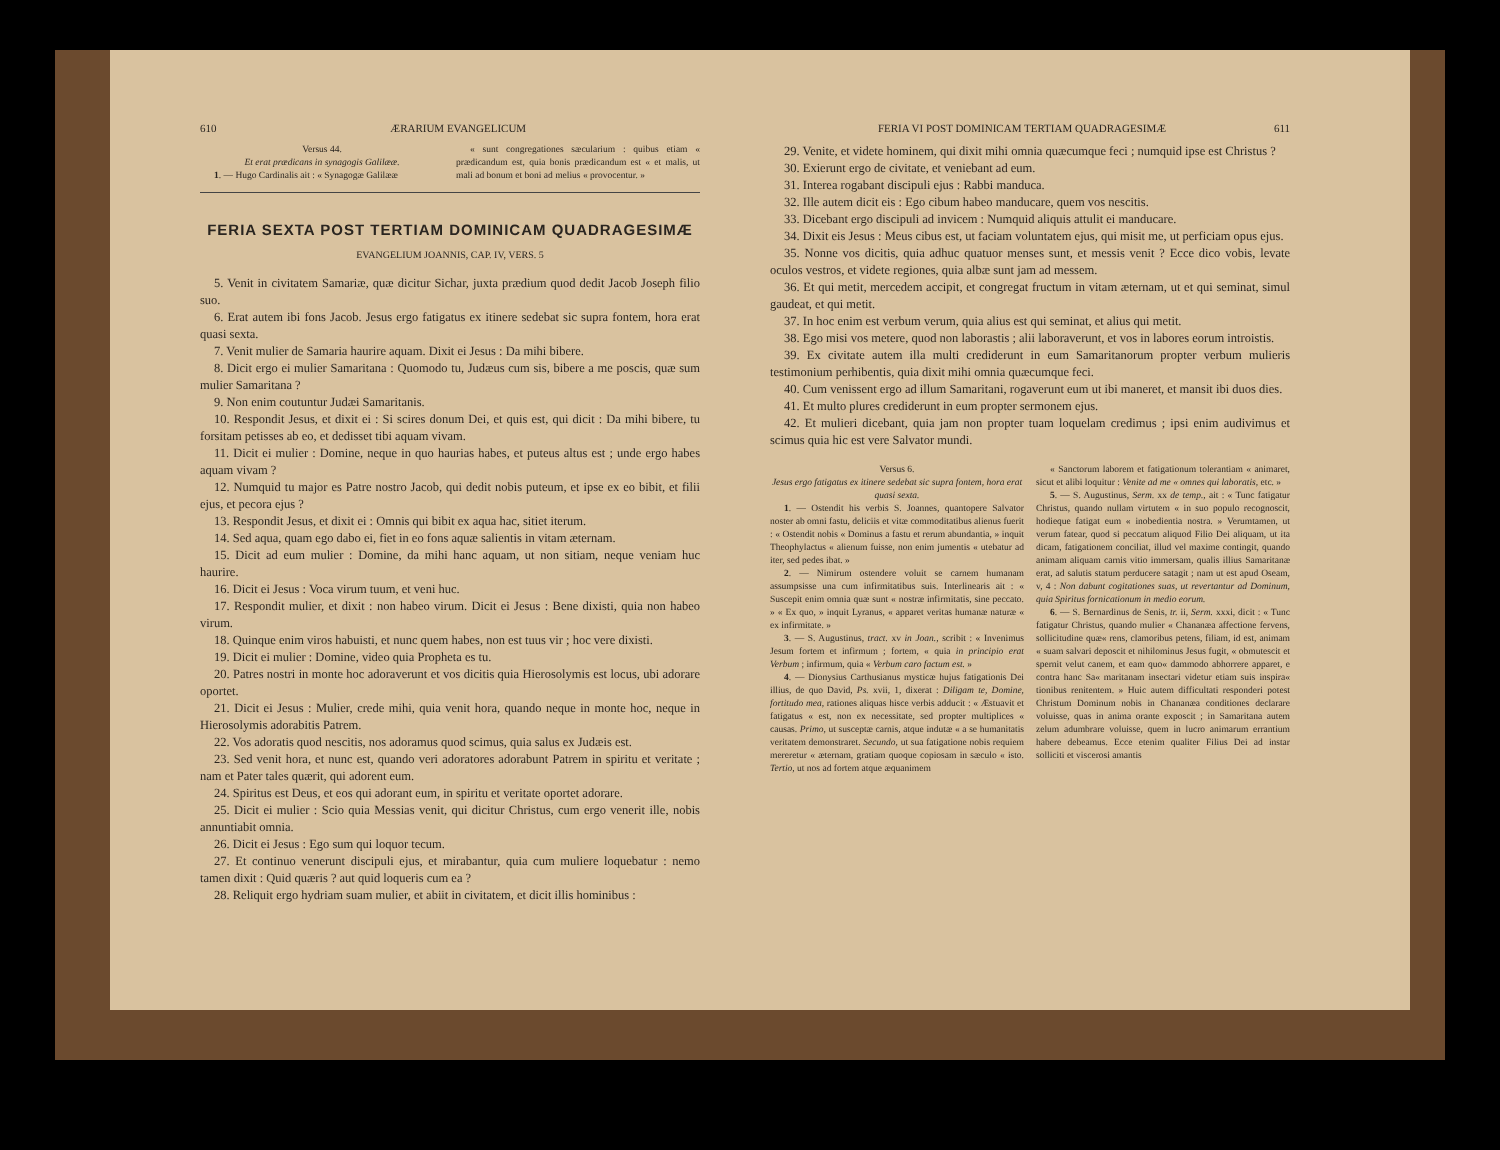610 ÆRARIUM EVANGELICUM
Versus 44.
Et erat prædicans in synagogis Galilææ.
1. — Hugo Cardinalis ait : « Synagogæ Galilææ
« sunt congregationes sæcularium : quibus etiam « prædicandum est, quia bonis prædicandum est « et malis, ut mali ad bonum et boni ad melius « provocentur. »
FERIA SEXTA POST TERTIAM DOMINICAM QUADRAGESIMÆ
EVANGELIUM JOANNIS, CAP. IV, VERS. 5
5. Venit in civitatem Samariæ, quæ dicitur Sichar, juxta prædium quod dedit Jacob Joseph filio suo.
6. Erat autem ibi fons Jacob. Jesus ergo fatigatus ex itinere sedebat sic supra fontem, hora erat quasi sexta.
7. Venit mulier de Samaria haurire aquam. Dixit ei Jesus : Da mihi bibere.
8. Dicit ergo ei mulier Samaritana : Quomodo tu, Judæus cum sis, bibere a me poscis, quæ sum mulier Samaritana ?
9. Non enim coutuntur Judæi Samaritanis.
10. Respondit Jesus, et dixit ei : Si scires donum Dei, et quis est, qui dicit : Da mihi bibere, tu forsitam petisses ab eo, et dedisset tibi aquam vivam.
11. Dicit ei mulier : Domine, neque in quo haurias habes, et puteus altus est ; unde ergo habes aquam vivam ?
12. Numquid tu major es Patre nostro Jacob, qui dedit nobis puteum, et ipse ex eo bibit, et filii ejus, et pecora ejus ?
13. Respondit Jesus, et dixit ei : Omnis qui bibit ex aqua hac, sitiet iterum.
14. Sed aqua, quam ego dabo ei, fiet in eo fons aquæ salientis in vitam æternam.
15. Dicit ad eum mulier : Domine, da mihi hanc aquam, ut non sitiam, neque veniam huc haurire.
16. Dicit ei Jesus : Voca virum tuum, et veni huc.
17. Respondit mulier, et dixit : non habeo virum. Dicit ei Jesus : Bene dixisti, quia non habeo virum.
18. Quinque enim viros habuisti, et nunc quem habes, non est tuus vir ; hoc vere dixisti.
19. Dicit ei mulier : Domine, video quia Propheta es tu.
20. Patres nostri in monte hoc adoraverunt et vos dicitis quia Hierosolymis est locus, ubi adorare oportet.
21. Dicit ei Jesus : Mulier, crede mihi, quia venit hora, quando neque in monte hoc, neque in Hierosolymis adorabitis Patrem.
22. Vos adoratis quod nescitis, nos adoramus quod scimus, quia salus ex Judæis est.
23. Sed venit hora, et nunc est, quando veri adoratores adorabunt Patrem in spiritu et veritate ; nam et Pater tales quærit, qui adorent eum.
24. Spiritus est Deus, et eos qui adorant eum, in spiritu et veritate oportet adorare.
25. Dicit ei mulier : Scio quia Messias venit, qui dicitur Christus, cum ergo venerit ille, nobis annuntiabit omnia.
26. Dicit ei Jesus : Ego sum qui loquor tecum.
27. Et continuo venerunt discipuli ejus, et mirabantur, quia cum muliere loquebatur : nemo tamen dixit : Quid quæris ? aut quid loqueris cum ea ?
28. Reliquit ergo hydriam suam mulier, et abiit in civitatem, et dicit illis hominibus :
FERIA VI POST DOMINICAM TERTIAM QUADRAGESIMÆ 611
29. Venite, et videte hominem, qui dixit mihi omnia quæcumque feci ; numquid ipse est Christus ?
30. Exierunt ergo de civitate, et veniebant ad eum.
31. Interea rogabant discipuli ejus : Rabbi manduca.
32. Ille autem dicit eis : Ego cibum habeo manducare, quem vos nescitis.
33. Dicebant ergo discipuli ad invicem : Numquid aliquis attulit ei manducare.
34. Dixit eis Jesus : Meus cibus est, ut faciam voluntatem ejus, qui misit me, ut perficiam opus ejus.
35. Nonne vos dicitis, quia adhuc quatuor menses sunt, et messis venit ? Ecce dico vobis, levate oculos vestros, et videte regiones, quia albæ sunt jam ad messem.
36. Et qui metit, mercedem accipit, et congregat fructum in vitam æternam, ut et qui seminat, simul gaudeat, et qui metit.
37. In hoc enim est verbum verum, quia alius est qui seminat, et alius qui metit.
38. Ego misi vos metere, quod non laborastis ; alii laboraverunt, et vos in labores eorum introistis.
39. Ex civitate autem illa multi crediderunt in eum Samaritanorum propter verbum mulieris testimonium perhibentis, quia dixit mihi omnia quæcumque feci.
40. Cum venissent ergo ad illum Samaritani, rogaverunt eum ut ibi maneret, et mansit ibi duos dies.
41. Et multo plures crediderunt in eum propter sermonem ejus.
42. Et mulieri dicebant, quia jam non propter tuam loquelam credimus ; ipsi enim audivimus et scimus quia hic est vere Salvator mundi.
Versus 6.
Jesus ergo fatigatus ex itinere sedebat sic supra fontem, hora erat quasi sexta.
1. — Ostendit his verbis S. Joannes, quantopere Salvator noster ab omni fastu, deliciis et vitæ commoditatibus alienus fuerit : « Ostendit nobis « Dominus a fastu et rerum abundantia, » inquit Theophylactus « alienum fuisse, non enim jumentis « utebatur ad iter, sed pedes ibat. »
2. — Nimirum ostendere voluit se carnem humanam assumpsisse una cum infirmitatibus suis. Interlinearis ait : « Suscepit enim omnia quæ sunt « nostræ infirmitatis, sine peccato. » « Ex quo, » inquit Lyranus, « apparet veritas humanæ naturæ « ex infirmitate. »
3. — S. Augustinus, tract. xv in Joan., scribit : « Invenimus Jesum fortem et infirmum ; fortem, « quia in principio erat Verbum ; infirmum, quia « Verbum caro factum est. »
4. — Dionysius Carthusianus mysticæ hujus fatigationis Dei illius, de quo David, Ps. xvii, 1, dixerat : Diligam te, Domine, fortitudo mea, rationes aliquas hisce verbis adducit : « Æstuavit et fatigatus « est, non ex necessitate, sed propter multiplices « causas. Primo, ut susceptæ carnis, atque indutæ « a se humanitatis veritatem demonstraret. Secundo, ut sua fatigatione nobis requiem mereretur « æternam, gratiam quoque copiosam in sæculo « isto. Tertio, ut nos ad fortem atque æquanimem
« Sanctorum laborem et fatigationum tolerantiam « animaret, sicut et alibi loquitur : Venite ad me « omnes qui laboratis, etc. »
5. — S. Augustinus, Serm. xx de temp., ait : « Tunc fatigatur Christus, quando nullam virtutem « in suo populo recognoscit, hodieque fatigat eum « inobedientia nostra. » Verumtamen, ut verum fatear, quod si peccatum aliquod Filio Dei aliquam, ut ita dicam, fatigationem conciliat, illud vel maxime contingit, quando animam aliquam carnis vitio immersam, qualis illius Samaritanæ erat, ad salutis statum perducere satagit ; nam ut est apud Oseam, v, 4 : Non dabunt cogitationes suas, ut revertantur ad Dominum, quia Spiritus fornicationum in medio eorum.
6. — S. Bernardinus de Senis, tr. ii, Serm. xxxi, dicit : « Tunc fatigatur Christus, quando mulier « Chananæa affectione fervens, sollicitudine quæ« rens, clamoribus petens, filiam, id est, animam « suam salvari deposcit et nihilominus Jesus fugit, « obmutescit et spernit velut canem, et eam quo« dammodo abhorrere apparet, e contra hanc Sa« maritanam insectari videtur etiam suis inspira« tionibus renitentem. » Huic autem difficultati responderi potest Christum Dominum nobis in Chananæa conditiones declarare voluisse, quas in anima orante exposcit ; in Samaritana autem zelum adumbrare voluisse, quem in lucro animarum errantium habere debeamus. Ecce etenim qualiter Filius Dei ad instar solliciti et viscerosi amantis